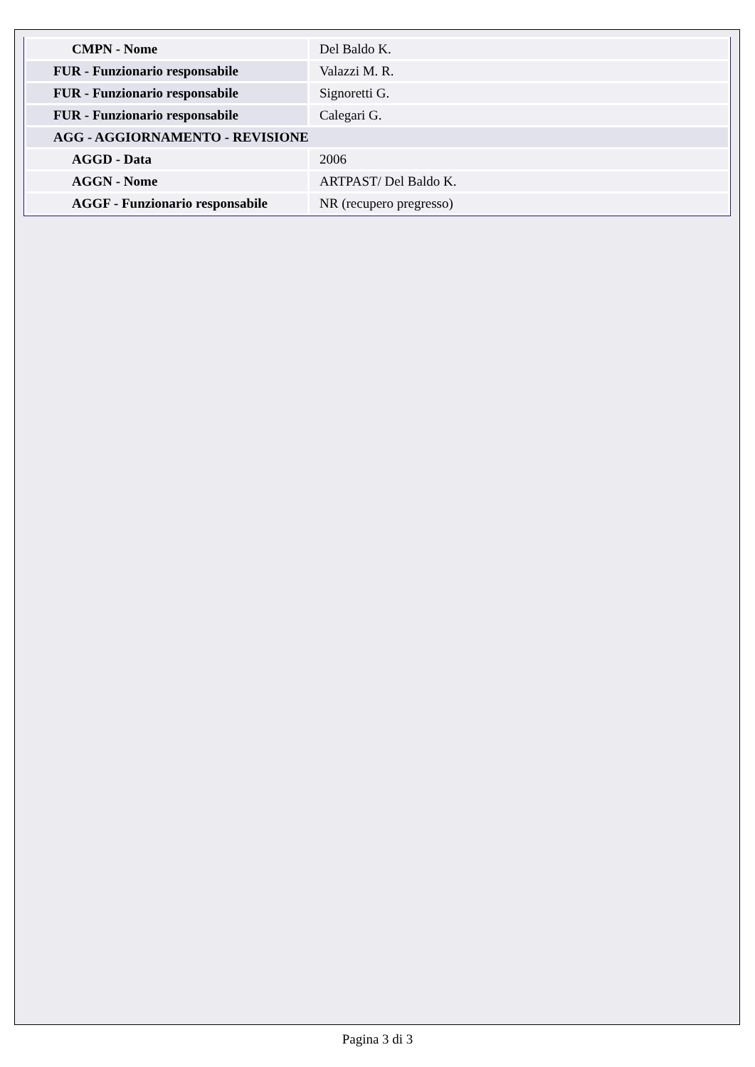| CMPN - Nome | Del Baldo K. |
| FUR - Funzionario responsabile | Valazzi M. R. |
| FUR - Funzionario responsabile | Signoretti G. |
| FUR - Funzionario responsabile | Calegari G. |
| AGG - AGGIORNAMENTO - REVISIONE | |
| AGGD - Data | 2006 |
| AGGN - Nome | ARTPAST/ Del Baldo K. |
| AGGF - Funzionario responsabile | NR (recupero pregresso) |
Pagina 3 di 3